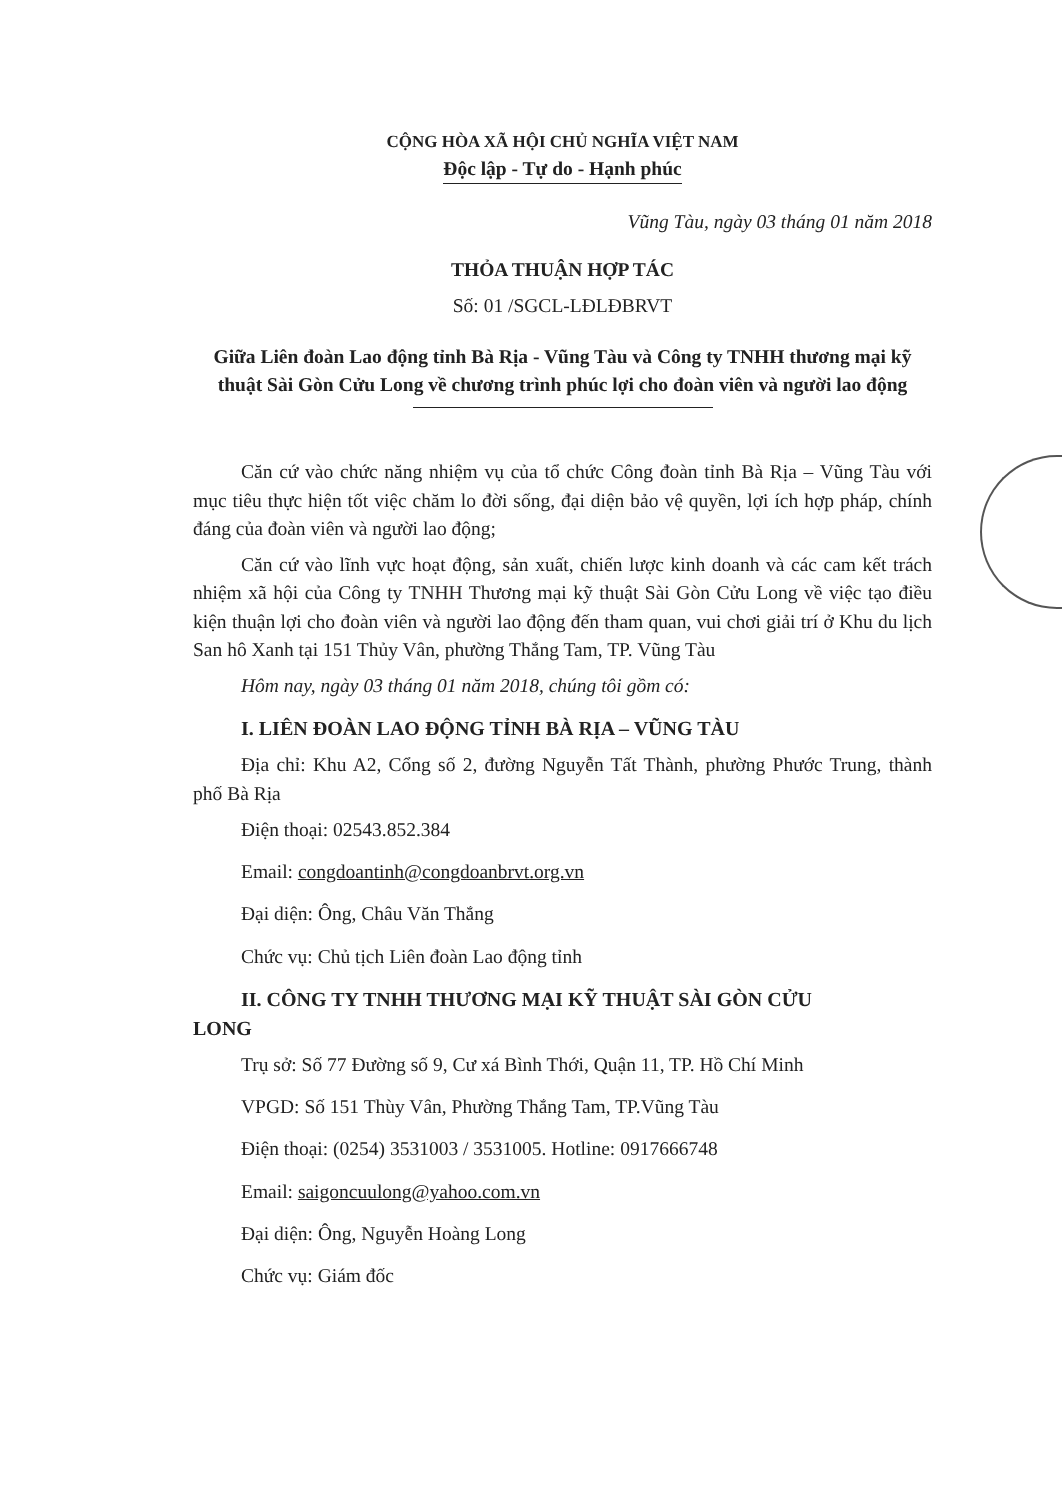CỘNG HÒA XÃ HỘI CHỦ NGHĨA VIỆT NAM
Độc lập - Tự do - Hạnh phúc
Vũng Tàu, ngày 03 tháng 01 năm 2018
THỎA THUẬN HỢP TÁC
Số: 01 /SGCL-LĐLĐBRVT
Giữa Liên đoàn Lao động tỉnh Bà Rịa - Vũng Tàu và Công ty TNHH thương mại kỹ thuật Sài Gòn Cửu Long về chương trình phúc lợi cho đoàn viên và người lao động
Căn cứ vào chức năng nhiệm vụ của tổ chức Công đoàn tỉnh Bà Rịa – Vũng Tàu với mục tiêu thực hiện tốt việc chăm lo đời sống, đại diện bảo vệ quyền, lợi ích hợp pháp, chính đáng của đoàn viên và người lao động;
Căn cứ vào lĩnh vực hoạt động, sản xuất, chiến lược kinh doanh và các cam kết trách nhiệm xã hội của Công ty TNHH Thương mại kỹ thuật Sài Gòn Cửu Long về việc tạo điều kiện thuận lợi cho đoàn viên và người lao động đến tham quan, vui chơi giải trí ở Khu du lịch San hô Xanh tại 151 Thủy Vân, phường Thắng Tam, TP. Vũng Tàu
Hôm nay, ngày 03 tháng 01 năm 2018, chúng tôi gồm có:
I. LIÊN ĐOÀN LAO ĐỘNG TỈNH BÀ RỊA – VŨNG TÀU
Địa chỉ: Khu A2, Cổng số 2, đường Nguyễn Tất Thành, phường Phước Trung, thành phố Bà Rịa
Điện thoại: 02543.852.384
Email: congdoantinh@congdoanbrvt.org.vn
Đại diện: Ông, Châu Văn Thắng
Chức vụ: Chủ tịch Liên đoàn Lao động tỉnh
II. CÔNG TY TNHH THƯƠNG MẠI KỸ THUẬT SÀI GÒN CỬU
LONG
Trụ sở: Số 77 Đường số 9, Cư xá Bình Thới, Quận 11, TP. Hồ Chí Minh
VPGD: Số 151 Thùy Vân, Phường Thắng Tam, TP.Vũng Tàu
Điện thoại: (0254) 3531003 / 3531005. Hotline: 0917666748
Email: saigoncuulong@yahoo.com.vn
Đại diện: Ông, Nguyễn Hoàng Long
Chức vụ: Giám đốc